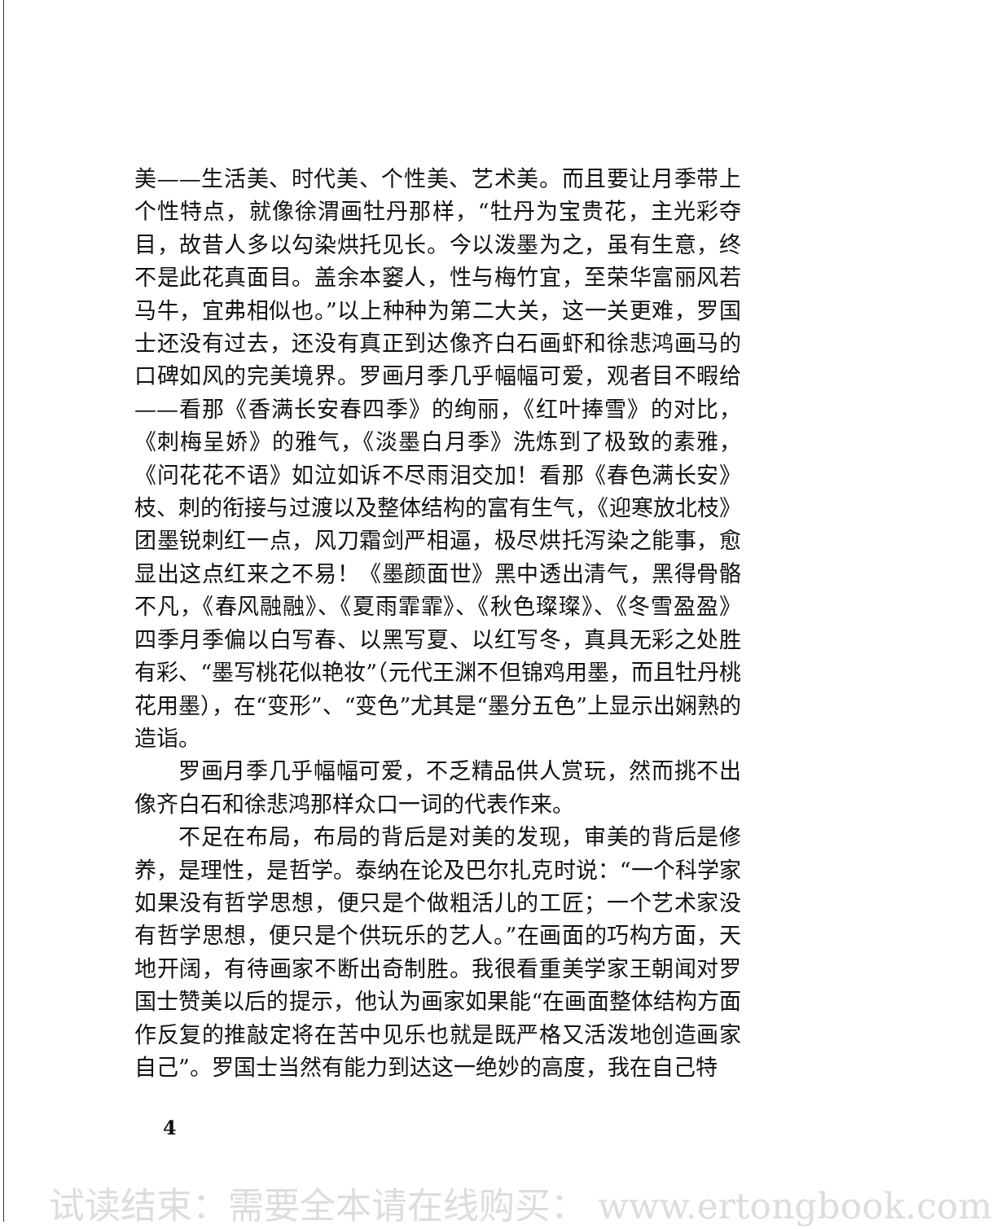美——生活美、时代美、个性美、艺术美。而且要让月季带上个性特点，就像徐渭画牡丹那样，“牡丹为宝贵花，主光彩夺目，故昔人多以勾染烘托见长。今以泼墨为之，虽有生意，终不是此花真面目。盖余本窭人，性与梅竹宜，至荣华富丽风若马牛，宜弗相似也。”以上种种为第二大关，这一关更难，罗国士还没有过去，还没有真正到达像齐白石画虾和徐悲鸿画马的口碑如风的完美境界。罗画月季几乎幅幅可爱，观者目不暇给——看那《香满长安春四季》的绚丽，《红叶捧雪》的对比，《刺梅呈娇》的雅气，《淡墨白月季》洗炼到了极致的素雅，《问花花不语》如泣如诉不尽雨泪交加！看那《春色满长安》枝、刺的衔接与过渡以及整体结构的富有生气，《迎寒放北枝》团墨锐刺红一点，风刀霜剑严相逼，极尽烘托泻染之能事，愈显出这点红来之不易！《墨颜面世》黑中透出清气，黑得骨骼不凡，《春风融融》、《夏雨霏霏》、《秋色璨璨》、《冬雪盈盈》四季月季偏以白写春、以黑写夏、以红写冬，真具无彩之处胜有彩、“墨写桃花似艳妆”（元代王渊不但锦鸡用墨，而且牡丹桃花用墨），在“变形”、“变色”尤其是“墨分五色”上显示出娴熟的造诣。
罗画月季几乎幅幅可爱，不乏精品供人赏玩，然而挑不出像齐白石和徐悲鸿那样众口一词的代表作来。
不足在布局，布局的背后是对美的发现，审美的背后是修养，是理性，是哲学。泰纳在论及巴尔扎克时说：“一个科学家如果没有哲学思想，便只是个做粗活儿的工匠；一个艺术家没有哲学思想，便只是个供玩乐的艺人。”在画面的巧构方面，天地开阔，有待画家不断出奇制胜。我很看重美学家王朝闻对罗国士赞美以后的提示，他认为画家如果能“在画面整体结构方面作反复的推敲定将在苦中见乐也就是既严格又活泼地创造画家自己”。罗国士当然有能力到达这一绝妙的高度，我在自己特
4
试读结束：需要全本请在线购买： www.ertongbook.com